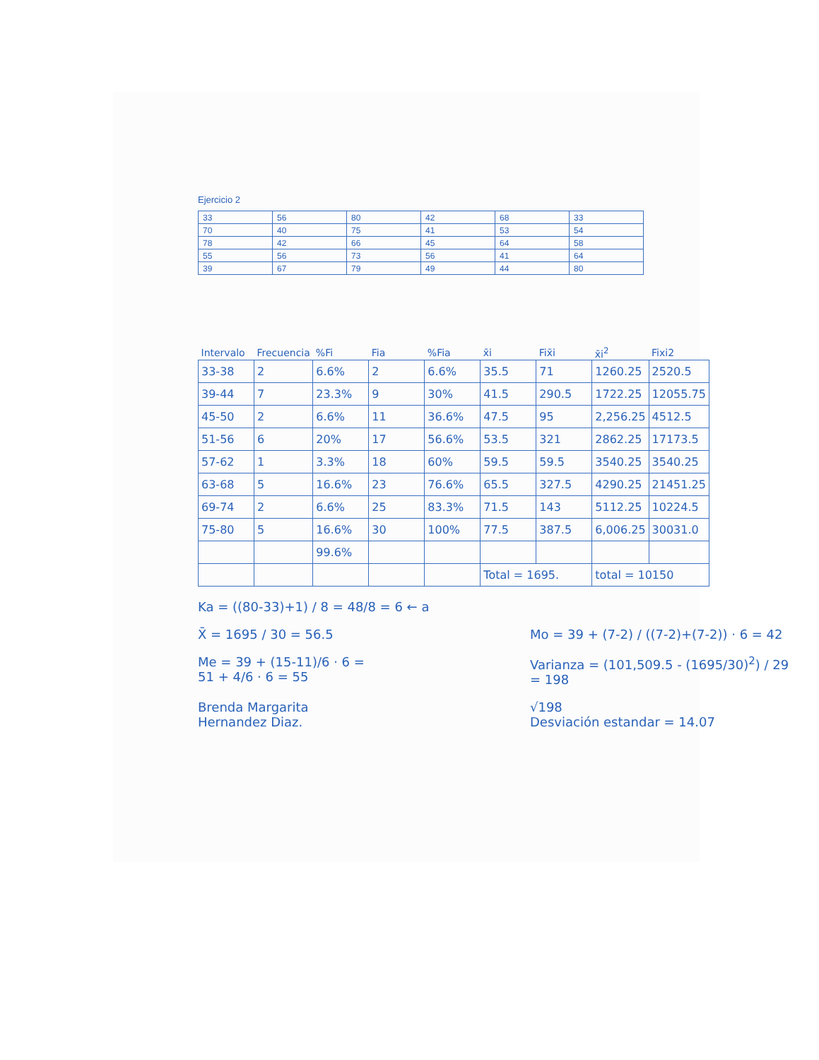Ejercicio 2
| 33 | 56 | 80 | 42 | 68 | 33 |
| 70 | 40 | 75 | 41 | 53 | 54 |
| 78 | 42 | 66 | 45 | 64 | 58 |
| 55 | 56 | 73 | 56 | 41 | 64 |
| 39 | 67 | 79 | 49 | 44 | 80 |
| Intervalo | Frecuencia | %Fi | Fia | %Fia | x̄i | Fix̄i | x̄i<sup>2</sup> | Fixi2 |
| --- | --- | --- | --- | --- | --- | --- | --- | --- |
| 33-38 | 2 | 6.6% | 2 | 6.6% | 35.5 | 71 | 1260.25 | 2520.5 |
| 39-44 | 7 | 23.3% | 9 | 30% | 41.5 | 290.5 | 1722.25 | 12055.75 |
| 45-50 | 2 | 6.6% | 11 | 36.6% | 47.5 | 95 | 2,256.25 | 4512.5 |
| 51-56 | 6 | 20% | 17 | 56.6% | 53.5 | 321 | 2862.25 | 17173.5 |
| 57-62 | 1 | 3.3% | 18 | 60% | 59.5 | 59.5 | 3540.25 | 3540.25 |
| 63-68 | 5 | 16.6% | 23 | 76.6% | 65.5 | 327.5 | 4290.25 | 21451.25 |
| 69-74 | 2 | 6.6% | 25 | 83.3% | 71.5 | 143 | 5112.25 | 10224.5 |
| 75-80 | 5 | 16.6% | 30 | 100% | 77.5 | 387.5 | 6,006.25 | 30031.0 |
| | | 99.6% | | | | | | |
| | | | | | Total = 1695. | | total = 10150 | |
Ka = ((80-33)+1) / 8 = 48/8 = 6 ← a
X̄ = 1695 / 30 = 56.5 Mo = 39 + (7-2) / ((7-2)+(7-2)) · 6 = 42
Me = 39 + (15-11)/6 · 6 =
51 + 4/6 · 6 = 55
Varianza = (101,509.5 - (1695/30)<sup>2</sup>) / 29 = 198
Brenda Margarita
Hernandez Diaz.
√198
Desviación estandar = 14.07